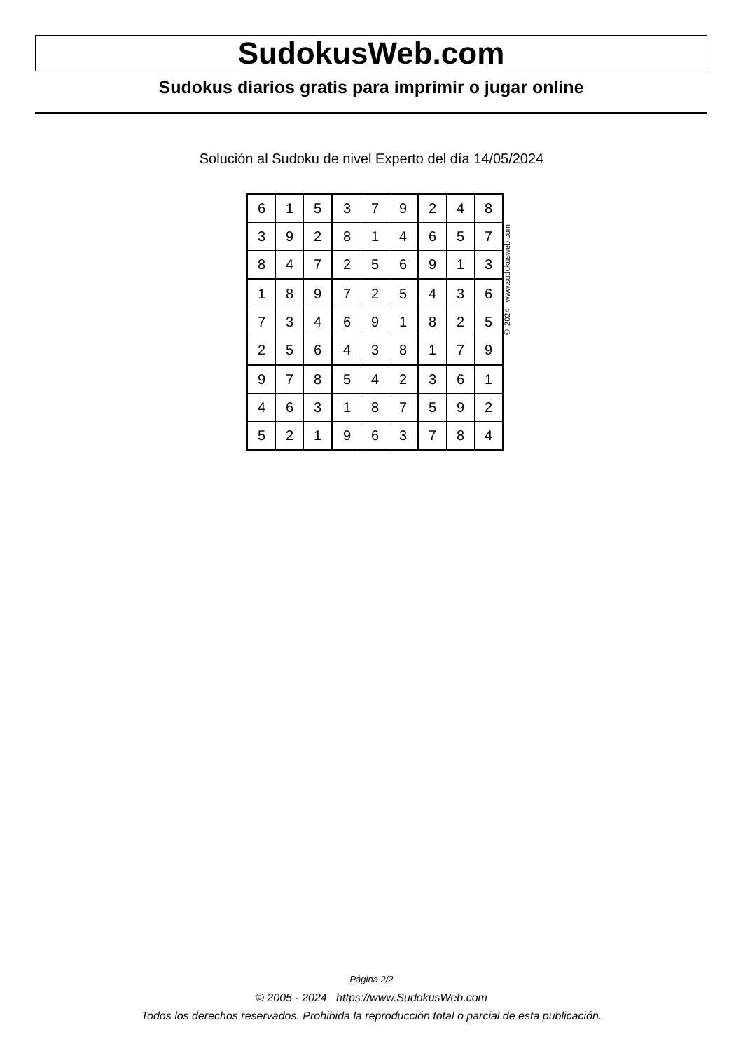SudokusWeb.com
Sudokus diarios gratis para imprimir o jugar online
Solución al Sudoku de nivel Experto del día 14/05/2024
| 6 | 1 | 5 | 3 | 7 | 9 | 2 | 4 | 8 |
| 3 | 9 | 2 | 8 | 1 | 4 | 6 | 5 | 7 |
| 8 | 4 | 7 | 2 | 5 | 6 | 9 | 1 | 3 |
| 1 | 8 | 9 | 7 | 2 | 5 | 4 | 3 | 6 |
| 7 | 3 | 4 | 6 | 9 | 1 | 8 | 2 | 5 |
| 2 | 5 | 6 | 4 | 3 | 8 | 1 | 7 | 9 |
| 9 | 7 | 8 | 5 | 4 | 2 | 3 | 6 | 1 |
| 4 | 6 | 3 | 1 | 8 | 7 | 5 | 9 | 2 |
| 5 | 2 | 1 | 9 | 6 | 3 | 7 | 8 | 4 |
© 2024 www.sudokusweb.com
Página 2/2
© 2005 - 2024 https://www.SudokusWeb.com
Todos los derechos reservados. Prohibida la reproducción total o parcial de esta publicación.